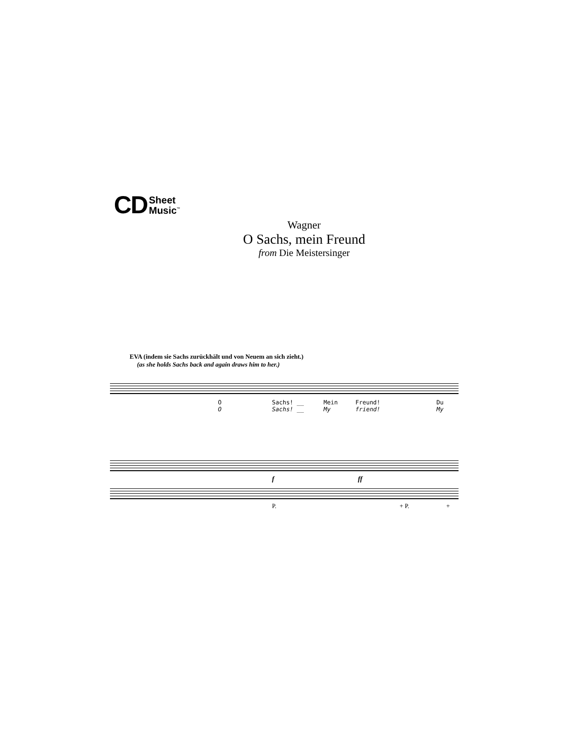CD Sheet
Music<sup>™</sup>
Wagner
O Sachs, mein Freund
from Die Meistersinger
EVA (indem sie Sachs zurückhält und von Neuem an sich zieht.)
(as she holds Sachs back and again draws him to her.)
O
O
Sachs! __
Sachs! __
Mein
My
Freund!
friend!
Du
My
f ff
P. + P. +